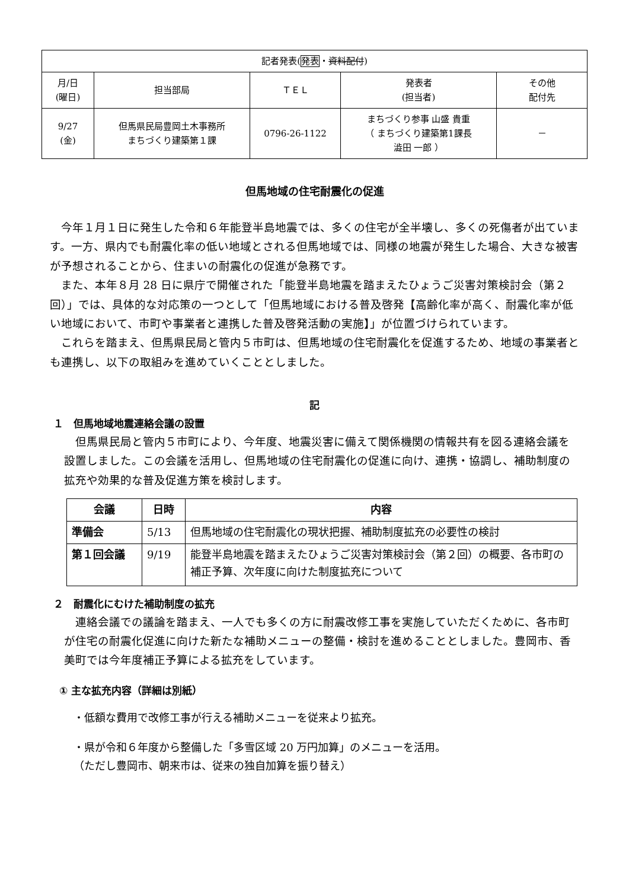| 記者発表( 発表 ・ 資料配付 ) | | | | |
| 月/日 (曜日) | 担当部局 | ＴＥＬ | 発表者 (担当者) | その他 配付先 |
| 9/27 (金) | 但馬県民局豊岡土木事務所 まちづくり建築第１課 | 0796-26-1122 | まちづくり参事 山盛 貴重 （ まちづくり建築第1課長 澁田 一郎 ） | － |
但馬地域の住宅耐震化の促進
今年１月１日に発生した令和６年能登半島地震では、多くの住宅が全半壊し、多くの死傷者が出ています。一方、県内でも耐震化率の低い地域とされる但馬地域では、同様の地震が発生した場合、大きな被害が予想されることから、住まいの耐震化の促進が急務です。
また、本年８月 28 日に県庁で開催された「能登半島地震を踏まえたひょうご災害対策検討会（第２回）」では、具体的な対応策の一つとして「但馬地域における普及啓発【高齢化率が高く、耐震化率が低い地域において、市町や事業者と連携した普及啓発活動の実施】」が位置づけられています。
これらを踏まえ、但馬県民局と管内５市町は、但馬地域の住宅耐震化を促進するため、地域の事業者とも連携し、以下の取組みを進めていくこととしました。
記
１　但馬地域地震連絡会議の設置
但馬県民局と管内５市町により、今年度、地震災害に備えて関係機関の情報共有を図る連絡会議を設置しました。この会議を活用し、但馬地域の住宅耐震化の促進に向け、連携・協調し、補助制度の拡充や効果的な普及促進方策を検討します。
| 会議 | 日時 | 内容 |
| --- | --- | --- |
| 準備会 | 5/13 | 但馬地域の住宅耐震化の現状把握、補助制度拡充の必要性の検討 |
| 第１回会議 | 9/19 | 能登半島地震を踏まえたひょうご災害対策検討会（第２回）の概要、各市町の補正予算、次年度に向けた制度拡充について |
２　耐震化にむけた補助制度の拡充
連絡会議での議論を踏まえ、一人でも多くの方に耐震改修工事を実施していただくために、各市町が住宅の耐震化促進に向けた新たな補助メニューの整備・検討を進めることとしました。豊岡市、香美町では今年度補正予算による拡充をしています。
① 主な拡充内容（詳細は別紙）
・低額な費用で改修工事が行える補助メニューを従来より拡充。
・県が令和６年度から整備した「多雪区域 20 万円加算」のメニューを活用。
（ただし豊岡市、朝来市は、従来の独自加算を振り替え）